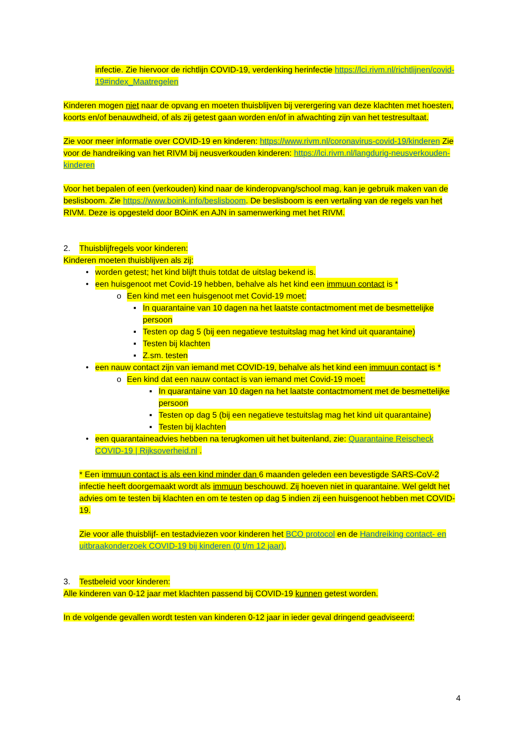infectie. Zie hiervoor de richtlijn COVID-19, verdenking herinfectie https://lci.rivm.nl/richtlijnen/covid-19#index_Maatregelen
Kinderen mogen niet naar de opvang en moeten thuisblijven bij verergering van deze klachten met hoesten, koorts en/of benauwdheid, of als zij getest gaan worden en/of in afwachting zijn van het testresultaat.
Zie voor meer informatie over COVID-19 en kinderen: https://www.rivm.nl/coronavirus-covid-19/kinderen Zie voor de handreiking van het RIVM bij neusverkouden kinderen: https://lci.rivm.nl/langdurig-neusverkouden-kinderen
Voor het bepalen of een (verkouden) kind naar de kinderopvang/school mag, kan je gebruik maken van de beslisboom. Zie https://www.boink.info/beslisboom. De beslisboom is een vertaling van de regels van het RIVM. Deze is opgesteld door BOinK en AJN in samenwerking met het RIVM.
2. Thuisblijfregels voor kinderen:
Kinderen moeten thuisblijven als zij:
• worden getest; het kind blijft thuis totdat de uitslag bekend is.
• een huisgenoot met Covid-19 hebben, behalve als het kind een immuun contact is *
o Een kind met een huisgenoot met Covid-19 moet:
▪ In quarantaine van 10 dagen na het laatste contactmoment met de besmettelijke persoon
▪ Testen op dag 5 (bij een negatieve testuitslag mag het kind uit quarantaine)
▪ Testen bij klachten
▪ Z.sm. testen
• een nauw contact zijn van iemand met COVID-19, behalve als het kind een immuun contact is *
o Een kind dat een nauw contact is van iemand met Covid-19 moet:
▪ In quarantaine van 10 dagen na het laatste contactmoment met de besmettelijke persoon
▪ Testen op dag 5 (bij een negatieve testuitslag mag het kind uit quarantaine)
▪ Testen bij klachten
• een quarantaineadvies hebben na terugkomen uit het buitenland, zie: Quarantaine Reischeck COVID-19 | Rijksoverheid.nl .
* Een immuun contact is als een kind minder dan 6 maanden geleden een bevestigde SARS-CoV-2 infectie heeft doorgemaakt wordt als immuun beschouwd. Zij hoeven niet in quarantaine. Wel geldt het advies om te testen bij klachten en om te testen op dag 5 indien zij een huisgenoot hebben met COVID-19.
Zie voor alle thuisblijf- en testadviezen voor kinderen het BCO protocol en de Handreiking contact- en uitbraakonderzoek COVID-19 bij kinderen (0 t/m 12 jaar).
3. Testbeleid voor kinderen:
Alle kinderen van 0-12 jaar met klachten passend bij COVID-19 kunnen getest worden.
In de volgende gevallen wordt testen van kinderen 0-12 jaar in ieder geval dringend geadviseerd:
4